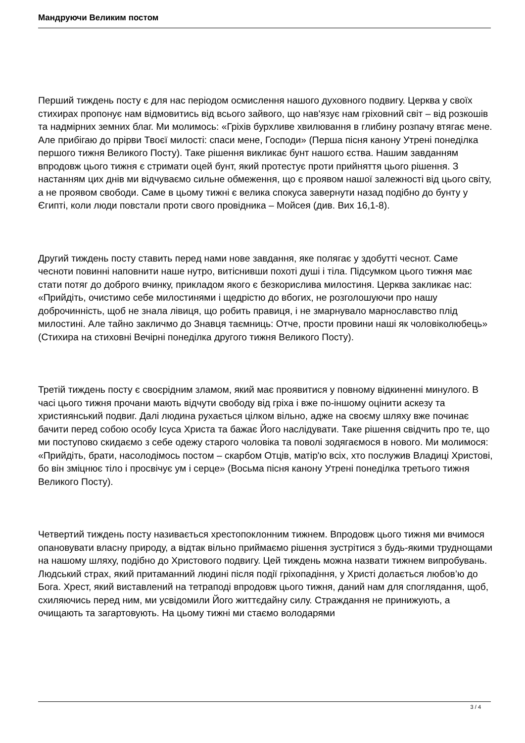Мандруючи Великим постом
Перший тиждень посту є для нас періодом осмислення нашого духовного подвигу. Церква у своїх стихирах пропонує нам відмовитись від всього зайвого, що нав'язує нам гріховний світ – від розкошів та надмірних земних благ. Ми молимось: «Гріхів бурхливе хвилювання в глибину розпачу втягає мене. Але прибігаю до прірви Твоєї милості: спаси мене, Господи» (Перша пісня канону Утрені понеділка першого тижня Великого Посту). Таке рішення викликає бунт нашого єства. Нашим завданням впродовж цього тижня є стримати оцей бунт, який протестує проти прийняття цього рішення. З настанням цих днів ми відчуваємо сильне обмеження, що є проявом нашої залежності від цього світу, а не проявом свободи. Саме в цьому тижні є велика спокуса завернути назад подібно до бунту у Єгипті, коли люди повстали проти свого провідника – Мойсея (див. Вих 16,1-8).
Другий тиждень посту ставить перед нами нове завдання, яке полягає у здобутті чеснот. Саме чесноти повинні наповнити наше нутро, витіснивши похоті душі і тіла. Підсумком цього тижня має стати потяг до доброго вчинку, прикладом якого є безкорислива милостиня. Церква закликає нас: «Прийдіть, очистимо себе милостинями і щедрістю до вбогих, не розголошуючи про нашу доброчинність, щоб не знала лівиця, що робить правиця, і не змарнувало марнославство плід милостині. Але тайно закличмо до Знавця таємниць: Отче, прости провини наші як чоловіколюбець» (Стихира на стиховні Вечірні понеділка другого тижня Великого Посту).
Третій тиждень посту є своєрідним зламом, який має проявитися у повному відкиненні минулого. В часі цього тижня прочани мають відчути свободу від гріха і вже по-іншому оцінити аскезу та християнський подвиг. Далі людина рухається цілком вільно, адже на своєму шляху вже починає бачити перед собою особу Ісуса Христа та бажає Його наслідувати. Таке рішення свідчить про те, що ми поступово скидаємо з себе одежу старого чоловіка та поволі зодягаємося в нового. Ми молимося: «Прийдіть, брати, насолодімось постом – скарбом Отців, матір'ю всіх, хто послужив Владиці Христові, бо він зміцнює тіло і просвічує ум і серце» (Восьма пісня канону Утрені понеділка третього тижня Великого Посту).
Четвертий тиждень посту називається хрестопоклонним тижнем. Впродовж цього тижня ми вчимося опановувати власну природу, а відтак вільно приймаємо рішення зустрітися з будь-якими труднощами на нашому шляху, подібно до Христового подвигу. Цей тиждень можна назвати тижнем випробувань. Людський страх, який притаманний людині після події гріхопадіння, у Христі долається любов’ю до Бога. Хрест, який виставлений на тетраподі впродовж цього тижня, даний нам для споглядання, щоб, схиляючись перед ним, ми усвідомили Його життєдайну силу. Страждання не принижують, а очищають та загартовують. На цьому тижні ми стаємо володарями
3 / 4